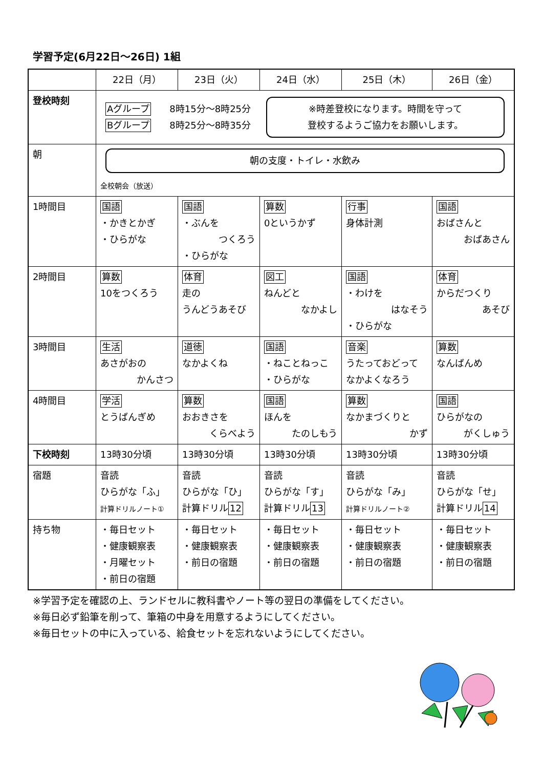学習予定(6月22日～26日) 1組
| | 22日（月） | 23日（火） | 24日（水） | 25日（木） | 26日（金） |
| --- | --- | --- | --- | --- | --- |
| 登校時刻 | Aグループ 8時15分～8時25分 Bグループ 8時25分～8時35分 ※時差登校になります。時間を守って 登校するようご協力をお願いします。 | | | | |
| 朝 | 朝の支度・トイレ・水飲み 全校朝会（放送） | | | | |
| 1時間目 | 国語 ・かきとかぎ ・ひらがな | 国語 ・ぶんを つくろう ・ひらがな | 算数 0というかず | 行事 身体計測 | 国語 おばさんと おばあさん |
| 2時間目 | 算数 10をつくろう | 体育 走の うんどうあそび | 図工 ねんどと なかよし | 国語 ・わけを はなそう ・ひらがな | 体育 からだつくり あそび |
| 3時間目 | 生活 あさがおの かんさつ | 道徳 なかよくね | 国語 ・ねことねっこ ・ひらがな | 音楽 うたっておどって なかよくなろう | 算数 なんばんめ |
| 4時間目 | 学活 とうばんぎめ | 算数 おおきさを くらべよう | 国語 ほんを たのしもう | 算数 なかまづくりと かず | 国語 ひらがなの がくしゅう |
| 下校時刻 | 13時30分頃 | 13時30分頃 | 13時30分頃 | 13時30分頃 | 13時30分頃 |
| 宿題 | 音読 ひらがな「ふ」 計算ドリルノート① | 音読 ひらがな「ひ」 計算ドリル 12 | 音読 ひらがな「す」 計算ドリル 13 | 音読 ひらがな「み」 計算ドリルノート② | 音読 ひらがな「せ」 計算ドリル 14 |
| 持ち物 | ・毎日セット ・健康観察表 ・月曜セット ・前日の宿題 | ・毎日セット ・健康観察表 ・前日の宿題 | ・毎日セット ・健康観察表 ・前日の宿題 | ・毎日セット ・健康観察表 ・前日の宿題 | ・毎日セット ・健康観察表 ・前日の宿題 |
※学習予定を確認の上、ランドセルに教科書やノート等の翌日の準備をしてください。
※毎日必ず鉛筆を削って、筆箱の中身を用意するようにしてください。
※毎日セットの中に入っている、給食セットを忘れないようにしてください。